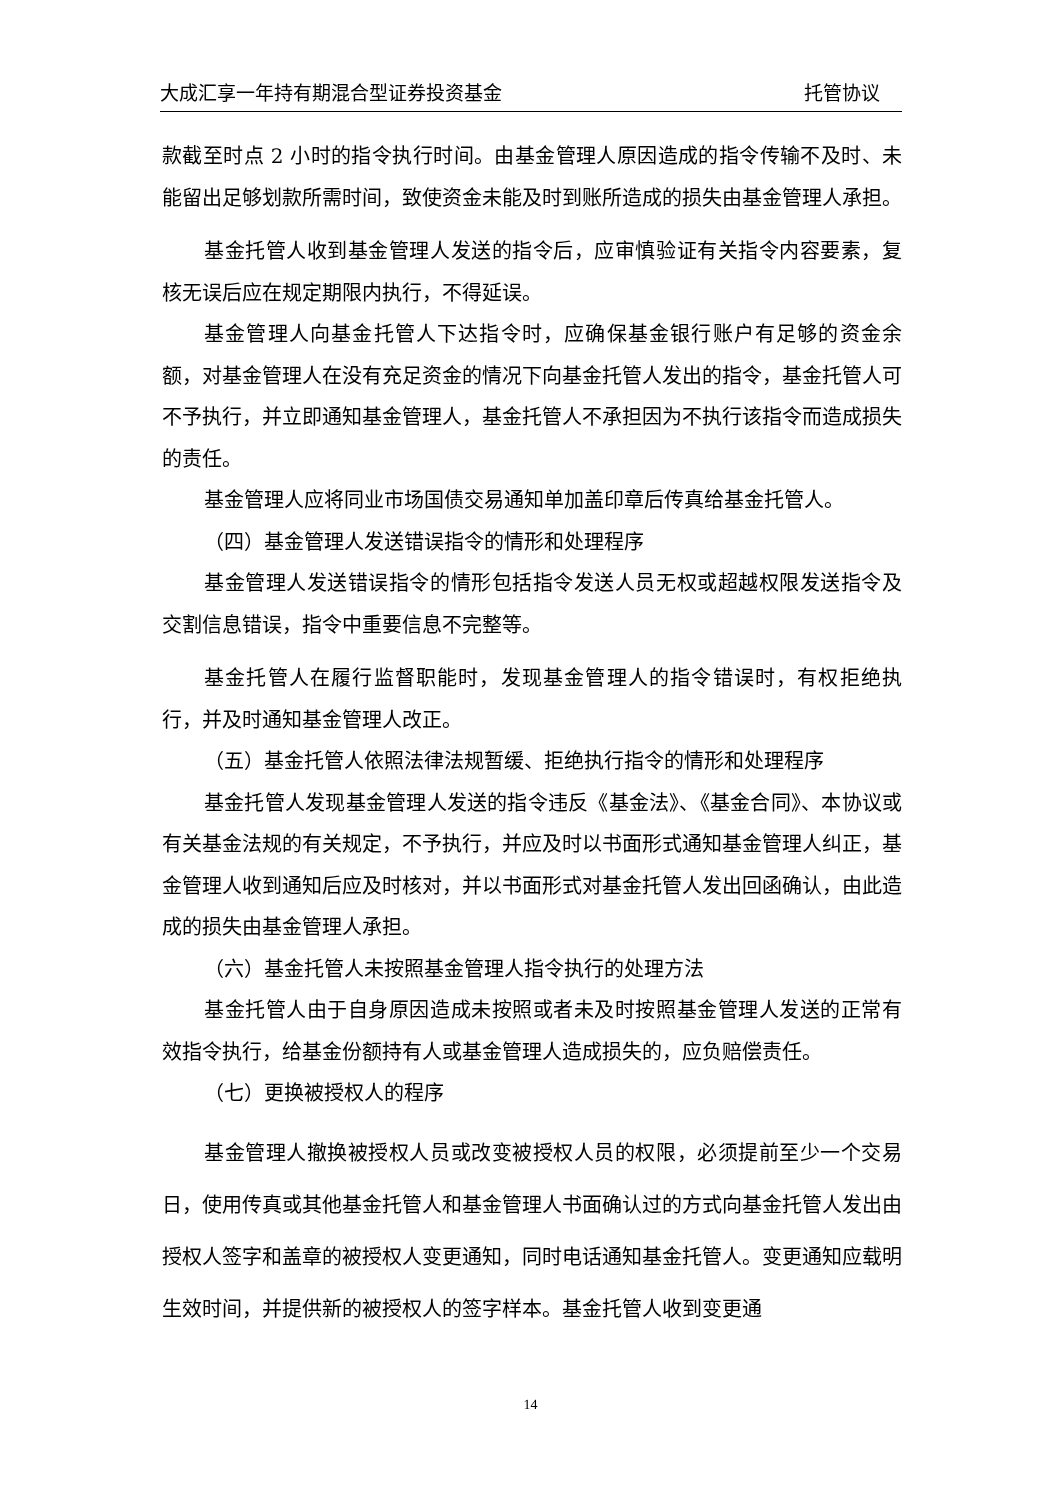大成汇享一年持有期混合型证券投资基金 托管协议
款截至时点 2 小时的指令执行时间。由基金管理人原因造成的指令传输不及时、未能留出足够划款所需时间，致使资金未能及时到账所造成的损失由基金管理人承担。
基金托管人收到基金管理人发送的指令后，应审慎验证有关指令内容要素，复核无误后应在规定期限内执行，不得延误。
基金管理人向基金托管人下达指令时，应确保基金银行账户有足够的资金余额，对基金管理人在没有充足资金的情况下向基金托管人发出的指令，基金托管人可不予执行，并立即通知基金管理人，基金托管人不承担因为不执行该指令而造成损失的责任。
基金管理人应将同业市场国债交易通知单加盖印章后传真给基金托管人。
（四）基金管理人发送错误指令的情形和处理程序
基金管理人发送错误指令的情形包括指令发送人员无权或超越权限发送指令及交割信息错误，指令中重要信息不完整等。
基金托管人在履行监督职能时，发现基金管理人的指令错误时，有权拒绝执行，并及时通知基金管理人改正。
（五）基金托管人依照法律法规暂缓、拒绝执行指令的情形和处理程序
基金托管人发现基金管理人发送的指令违反《基金法》、《基金合同》、本协议或有关基金法规的有关规定，不予执行，并应及时以书面形式通知基金管理人纠正，基金管理人收到通知后应及时核对，并以书面形式对基金托管人发出回函确认，由此造成的损失由基金管理人承担。
（六）基金托管人未按照基金管理人指令执行的处理方法
基金托管人由于自身原因造成未按照或者未及时按照基金管理人发送的正常有效指令执行，给基金份额持有人或基金管理人造成损失的，应负赔偿责任。
（七）更换被授权人的程序
基金管理人撤换被授权人员或改变被授权人员的权限，必须提前至少一个交易日，使用传真或其他基金托管人和基金管理人书面确认过的方式向基金托管人发出由授权人签字和盖章的被授权人变更通知，同时电话通知基金托管人。变更通知应载明生效时间，并提供新的被授权人的签字样本。基金托管人收到变更通
14